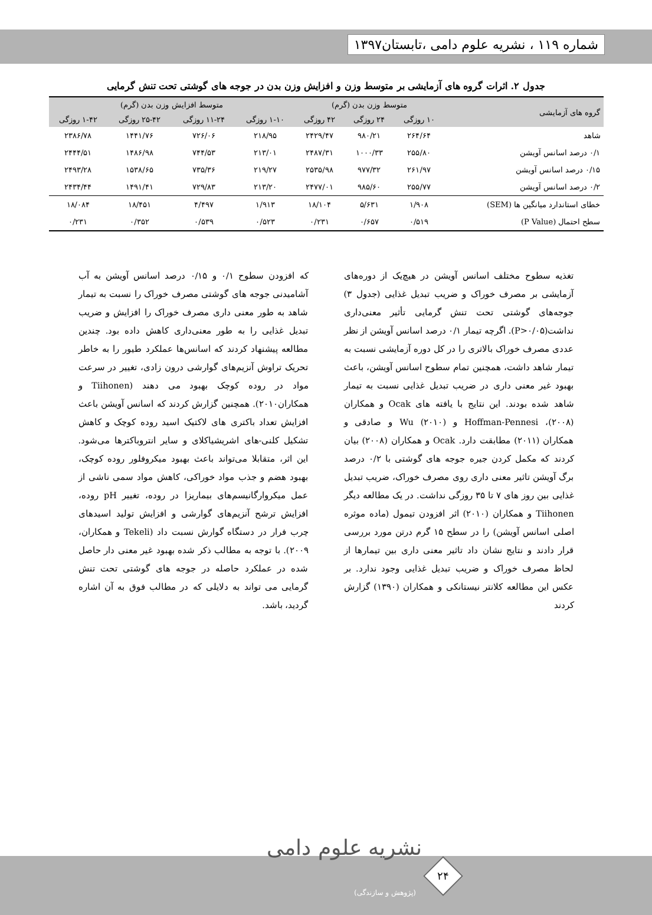شماره ۱۱۹ ، نشریه علوم دامی ،تابستان۱۳۹۷
جدول ۲. اثرات گروه های آزمایشی بر متوسط وزن و افزایش وزن بدن در جوجه های گوشتی تحت تنش گرمایی
| گروه های آزمایشی | متوسط وزن بدن (گرم) | | | متوسط افزایش وزن بدن (گرم) | | | |
| --- | --- | --- | --- | --- | --- | --- | --- |
| | ۱۰ روزگی | ۲۴ روزگی | ۴۲ روزگی | ۱-۱۰ روزگی | ۱۱-۲۴ روزگی | ۲۵-۴۲ روزگی | ۱-۴۲ روزگی |
| شاهد | ۲۶۴/۶۴ | ۹۸۰/۲۱ | ۲۴۲۹/۴۷ | ۲۱۸/۹۵ | ۷۲۶/۰۶ | ۱۴۴۱/۷۶ | ۲۳۸۶/۷۸ |
| ۰/۱ درصد اسانس آویشن | ۲۵۵/۸۰ | ۱۰۰۰/۳۳ | ۲۴۸۷/۳۱ | ۲۱۳/۰۱ | ۷۴۴/۵۳ | ۱۴۸۶/۹۸ | ۲۴۴۴/۵۱ |
| ۰/۱۵ درصد اسانس آویشن | ۲۶۱/۹۷ | ۹۷۷/۳۲ | ۲۵۳۵/۹۸ | ۲۱۹/۲۷ | ۷۳۵/۳۶ | ۱۵۳۸/۶۵ | ۲۴۹۳/۲۸ |
| ۰/۲ درصد اسانس آویشن | ۲۵۵/۷۷ | ۹۸۵/۶۰ | ۲۴۷۷/۰۱ | ۲۱۳/۲۰ | ۷۲۹/۸۳ | ۱۴۹۱/۴۱ | ۲۴۳۴/۴۴ |
| خطای استاندارد میانگین ها (SEM) | ۱/۹۰۸ | ۵/۶۳۱ | ۱۸/۱۰۴ | ۱/۹۱۳ | ۴/۴۹۷ | ۱۸/۴۵۱ | ۱۸/۰۸۴ |
| سطح احتمال (P Value) | ۰/۵۱۹ | ۰/۶۵۷ | ۰/۲۳۱ | ۰/۵۲۳ | ۰/۵۳۹ | ۰/۳۵۲ | ۰/۲۳۱ |
تغذیه سطوح مختلف اسانس آویشن در هیچ‌یک از دوره‌های آزمایشی بر مصرف خوراک و ضریب تبدیل غذایی (جدول ۳) جوجه‌های گوشتی تحت تنش گرمایی تأثیر معنی‌داری نداشت(P>۰/۰۵). اگرچه تیمار ۰/۱ درصد اسانس آویشن از نظر عددی مصرف خوراک بالاتری را در کل دوره آزمایشی نسبت به تیمار شاهد داشت، همچنین تمام سطوح اسانس آویشن، باعث بهبود غیر معنی داری در ضریب تبدیل غذایی نسبت به تیمار شاهد شده بودند. این نتایج با یافته های Ocak و همکاران (۲۰۰۸)، Hoffman-Pennesi و Wu (۲۰۱۰) و صادقی و همکاران (۲۰۱۱) مطابقت دارد. Ocak و همکاران (۲۰۰۸) بیان کردند که مکمل کردن جیره جوجه های گوشتی با ۰/۲ درصد برگ آویشن تاثیر معنی داری روی مصرف خوراک، ضریب تبدیل غذایی بین روز های ۷ تا ۳۵ روزگی نداشت. در یک مطالعه دیگر Tiihonen و همکاران (۲۰۱۰) اثر افزودن تیمول (ماده موثره اصلی اسانس آویشن) را در سطح ۱۵ گرم درتن مورد بررسی قرار دادند و نتایج نشان داد تاثیر معنی داری بین تیمارها از لحاظ مصرف خوراک و ضریب تبدیل غذایی وجود ندارد. بر عکس این مطالعه کلانتر نیستانکی و همکاران (۱۳۹۰) گزارش کردند
که افزودن سطوح ۰/۱ و ۰/۱۵ درصد اسانس آویشن به آب آشامیدنی جوجه های گوشتی مصرف خوراک را نسبت به تیمار شاهد به طور معنی داری مصرف خوراک را افزایش و ضریب تبدیل غذایی را به طور معنی‌داری کاهش داده بود. چندین مطالعه پیشنهاد کردند که اسانس‌ها عملکرد طیور را به خاطر تحریک تراوش آنزیم‌های گوارشی درون زادی، تغییر در سرعت مواد در روده کوچک بهبود می دهند (Tiihonen و همکاران۲۰۱۰). همچنین گزارش کردند که اسانس آویشن باعث افزایش تعداد باکتری های لاکتیک اسید روده کوچک و کاهش تشکیل کلنی-های اشریشیاکلای و سایر انتروباکترها می‌شود. این اثر، متقابلا می‌تواند باعث بهبود میکروفلور روده کوچک، بهبود هضم و جذب مواد خوراکی، کاهش مواد سمی ناشی از عمل میکروارگانیسم‌های بیماریزا در روده، تغییر pH روده، افزایش ترشح آنزیم‌های گوارشی و افزایش تولید اسیدهای چرب فرار در دستگاه گوارش نسبت داد (Tekeli و همکاران، ۲۰۰۹). با توجه به مطالب ذکر شده بهبود غیر معنی دار حاصل شده در عملکرد حاصله در جوجه های گوشتی تحت تنش گرمایی می تواند به دلایلی که در مطالب فوق به آن اشاره گردید، باشد.
نشریه علوم دامی
(پژوهش و سازندگی)
۲۴